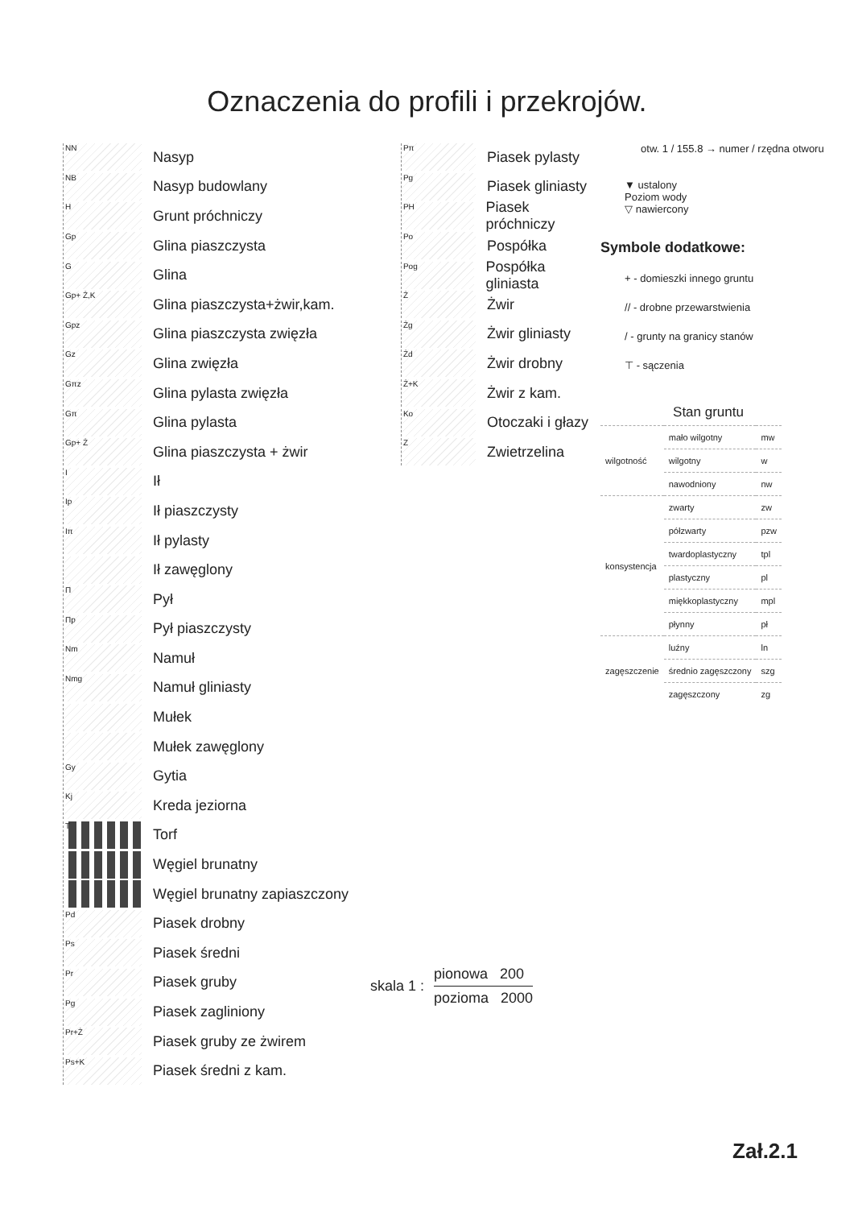Oznaczenia do profili i przekrojów.
NN
Nasyp
NB
Nasyp budowlany
H
Grunt próchniczy
Gp
Glina piaszczysta
G
Glina
Gp+ Ż,K
Glina piaszczysta+żwir,kam.
Gpz
Glina piaszczysta zwięzła
Gz
Glina zwięzła
Gπz
Glina pylasta zwięzła
Gπ
Glina pylasta
Gp+ Ż
Glina piaszczysta + żwir
I
Ił
Ip
Ił piaszczysty
Iπ
Ił pylasty
Ił zawęglony
Π
Pył
Πp
Pył piaszczysty
Nm
Namuł
Nmg
Namuł gliniasty
Mułek
Mułek zawęglony
Gy
Gytia
Kj
Kreda jeziorna
T
Torf
Węgiel brunatny
Węgiel brunatny zapiaszczony
Pd
Piasek drobny
Ps
Piasek średni
Pr
Piasek gruby
Pg
Piasek zagliniony
Pr+Ż
Piasek gruby ze żwirem
Ps+K
Piasek średni z kam.
Pπ
Piasek pylasty
Pg
Piasek gliniasty
PH
Piasek próchniczy
Po
Pospółka
Pog
Pospółka gliniasta
Ż
Żwir
Żg
Żwir gliniasty
Żd
Żwir drobny
Ż+K
Żwir z kam.
Ko
Otoczaki i głazy
Z
Zwietrzelina
otw. 1 / 155.8 → numer / rzędna otworu
▼ ustalony
Poziom wody
▽ nawiercony
Symbole dodatkowe:
+ - domieszki innego gruntu
// - drobne przewarstwienia
/ - grunty na granicy stanów
⊤ - sączenia
Stan gruntu
| wilgotność | mało wilgotny | mw |
| | wilgotny | w |
| | nawodniony | nw |
| konsystencja | zwarty | zw |
| | półzwarty | pzw |
| | twardoplastyczny | tpl |
| | plastyczny | pl |
| | miękkoplastyczny | mpl |
| | płynny | pł |
| zagęszczenie | luźny | ln |
| | średnio zagęszczony | szg |
| | zagęszczony | zg |
skala 1 :
pionowa 200
pozioma 2000
Zał.2.1